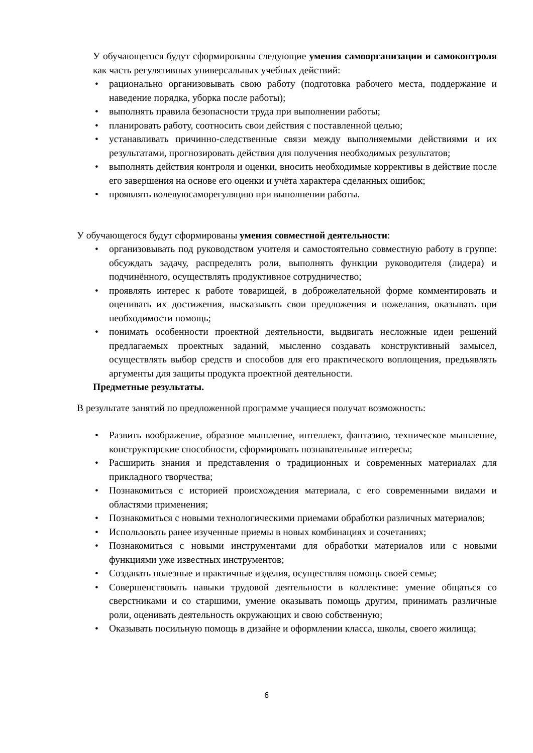У обучающегося будут сформированы следующие умения самоорганизации и самоконтроля как часть регулятивных универсальных учебных действий:
• рационально организовывать свою работу (подготовка рабочего места, поддержание и наведение порядка, уборка после работы);
• выполнять правила безопасности труда при выполнении работы;
• планировать работу, соотносить свои действия с поставленной целью;
• устанавливать причинно-следственные связи между выполняемыми действиями и их результатами, прогнозировать действия для получения необходимых результатов;
• выполнять действия контроля и оценки, вносить необходимые коррективы в действие после его завершения на основе его оценки и учёта характера сделанных ошибок;
• проявлять волевуюсаморегуляцию при выполнении работы.
У обучающегося будут сформированы умения совместной деятельности:
• организовывать под руководством учителя и самостоятельно совместную работу в группе: обсуждать задачу, распределять роли, выполнять функции руководителя (лидера) и подчинённого, осуществлять продуктивное сотрудничество;
• проявлять интерес к работе товарищей, в доброжелательной форме комментировать и оценивать их достижения, высказывать свои предложения и пожелания, оказывать при необходимости помощь;
• понимать особенности проектной деятельности, выдвигать несложные идеи решений предлагаемых проектных заданий, мысленно создавать конструктивный замысел, осуществлять выбор средств и способов для его практического воплощения, предъявлять аргументы для защиты продукта проектной деятельности.
Предметные результаты.
В результате занятий по предложенной программе учащиеся получат возможность:
• Развить воображение, образное мышление, интеллект, фантазию, техническое мышление, конструкторские способности, сформировать познавательные интересы;
• Расширить знания и представления о традиционных и современных материалах для прикладного творчества;
• Познакомиться с историей происхождения материала, с его современными видами и областями применения;
• Познакомиться с новыми технологическими приемами обработки различных материалов;
• Использовать ранее изученные приемы в новых комбинациях и сочетаниях;
• Познакомиться с новыми инструментами для обработки материалов или с новыми функциями уже известных инструментов;
• Создавать полезные и практичные изделия, осуществляя помощь своей семье;
• Совершенствовать навыки трудовой деятельности в коллективе: умение общаться со сверстниками и со старшими, умение оказывать помощь другим, принимать различные роли, оценивать деятельность окружающих и свою собственную;
• Оказывать посильную помощь в дизайне и оформлении класса, школы, своего жилища;
6